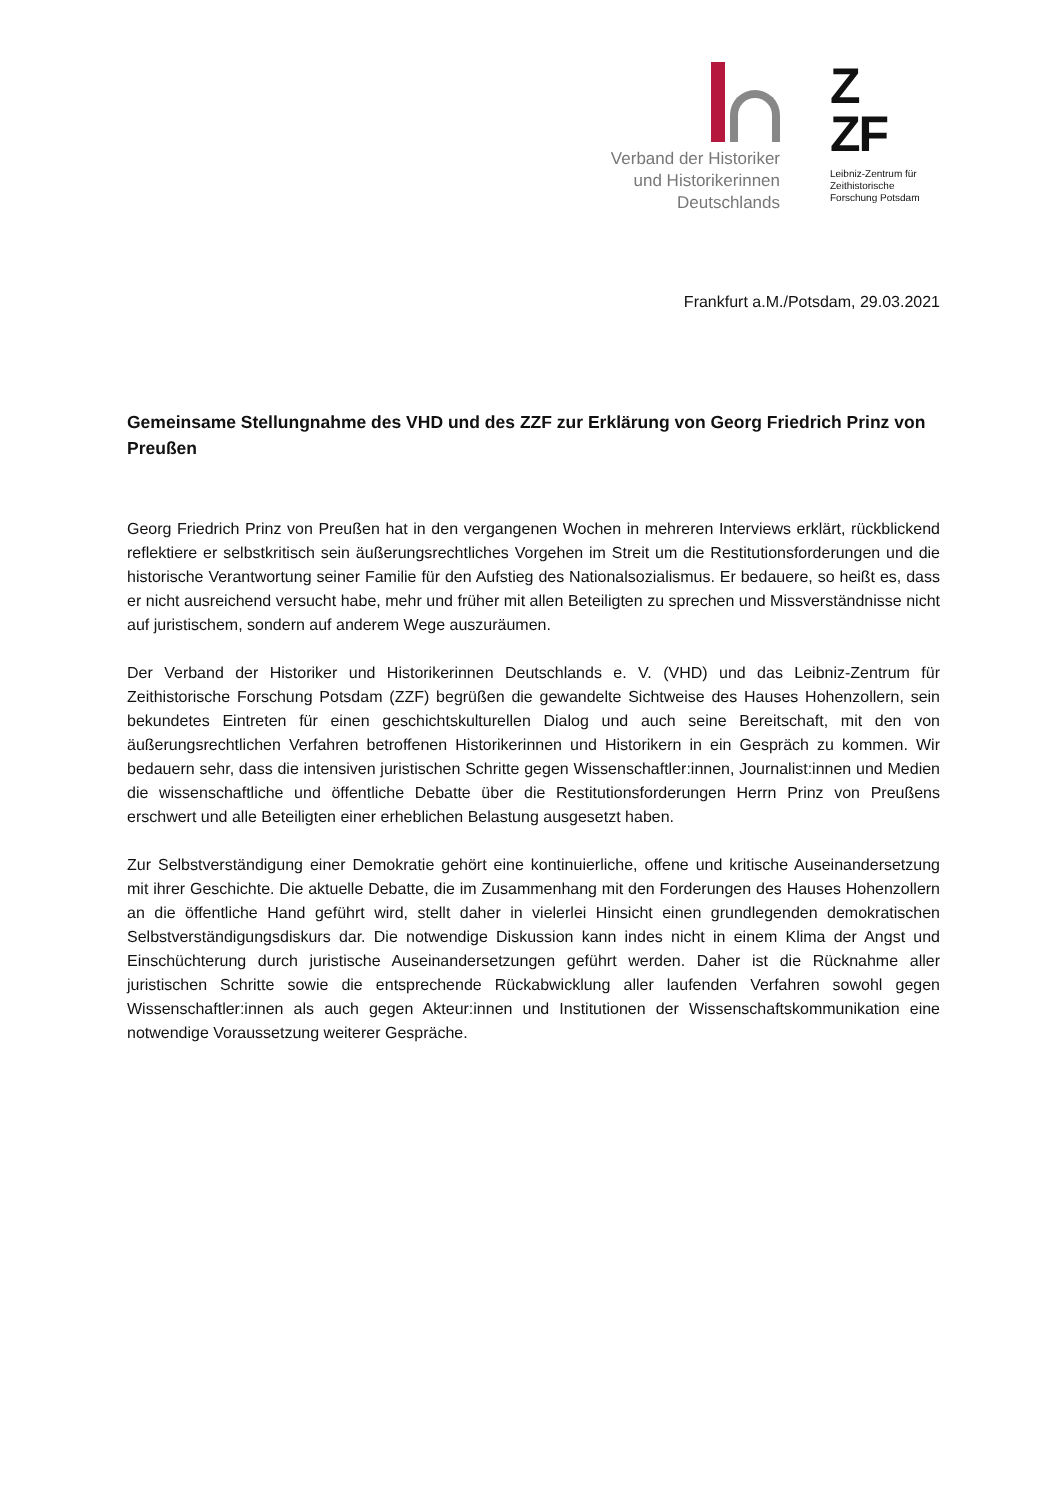Verband der Historiker
und Historikerinnen
Deutschlands
Z
ZF
Leibniz-Zentrum für
Zeithistorische
Forschung Potsdam
Frankfurt a.M./Potsdam, 29.03.2021
Gemeinsame Stellungnahme des VHD und des ZZF zur Erklärung von Georg Friedrich Prinz von Preußen
Georg Friedrich Prinz von Preußen hat in den vergangenen Wochen in mehreren Interviews erklärt, rückblickend reflektiere er selbstkritisch sein äußerungsrechtliches Vorgehen im Streit um die Restitutionsforderungen und die historische Verantwortung seiner Familie für den Aufstieg des Nationalsozialismus. Er bedauere, so heißt es, dass er nicht ausreichend versucht habe, mehr und früher mit allen Beteiligten zu sprechen und Missverständnisse nicht auf juristischem, sondern auf anderem Wege auszuräumen.
Der Verband der Historiker und Historikerinnen Deutschlands e. V. (VHD) und das Leibniz-Zentrum für Zeithistorische Forschung Potsdam (ZZF) begrüßen die gewandelte Sichtweise des Hauses Hohenzollern, sein bekundetes Eintreten für einen geschichtskulturellen Dialog und auch seine Bereitschaft, mit den von äußerungsrechtlichen Verfahren betroffenen Historikerinnen und Historikern in ein Gespräch zu kommen. Wir bedauern sehr, dass die intensiven juristischen Schritte gegen Wissenschaftler:innen, Journalist:innen und Medien die wissenschaftliche und öffentliche Debatte über die Restitutionsforderungen Herrn Prinz von Preußens erschwert und alle Beteiligten einer erheblichen Belastung ausgesetzt haben.
Zur Selbstverständigung einer Demokratie gehört eine kontinuierliche, offene und kritische Auseinandersetzung mit ihrer Geschichte. Die aktuelle Debatte, die im Zusammenhang mit den Forderungen des Hauses Hohenzollern an die öffentliche Hand geführt wird, stellt daher in vielerlei Hinsicht einen grundlegenden demokratischen Selbstverständigungsdiskurs dar. Die notwendige Diskussion kann indes nicht in einem Klima der Angst und Einschüchterung durch juristische Auseinandersetzungen geführt werden. Daher ist die Rücknahme aller juristischen Schritte sowie die entsprechende Rückabwicklung aller laufenden Verfahren sowohl gegen Wissenschaftler:innen als auch gegen Akteur:innen und Institutionen der Wissenschaftskommunikation eine notwendige Voraussetzung weiterer Gespräche.